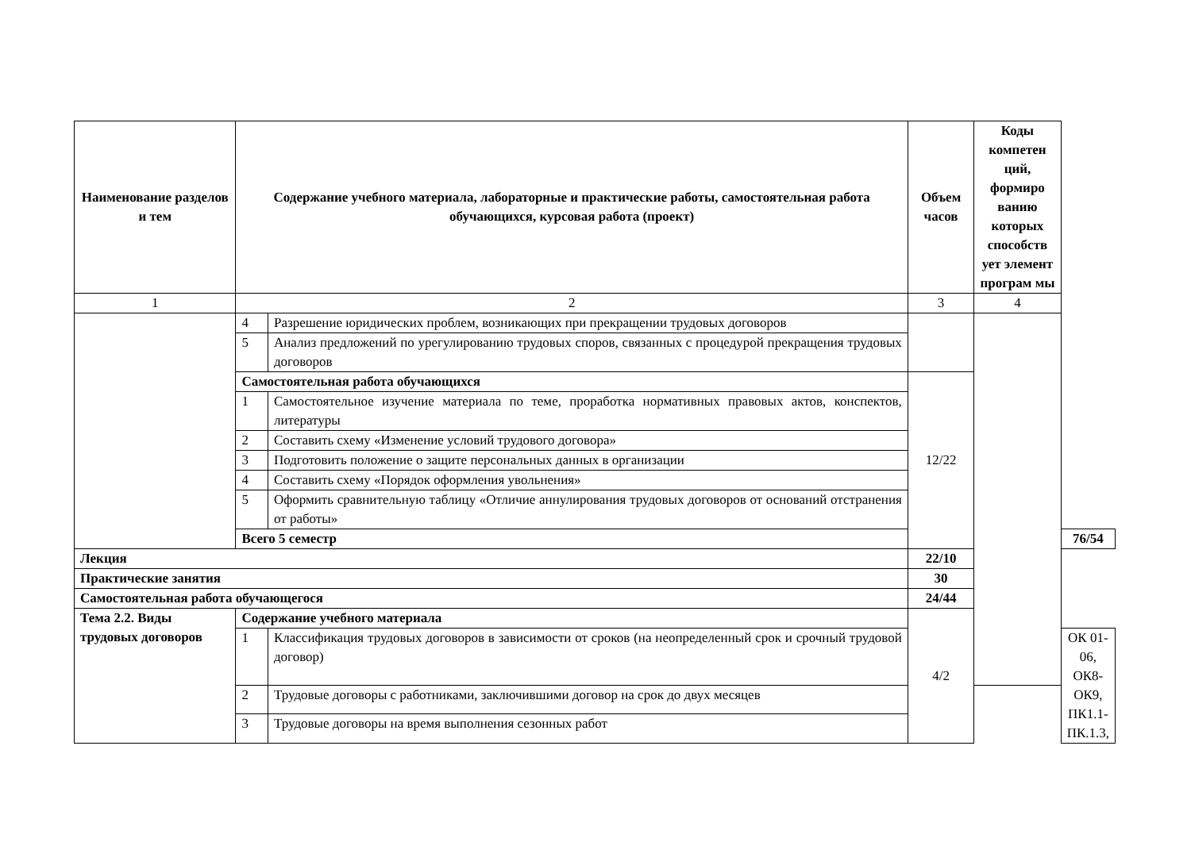| Наименование разделов и тем | Содержание учебного материала, лабораторные и практические работы, самостоятельная работа обучающихся, курсовая работа (проект) | | Объем часов | Коды компетен ций, формиро ванию которых способств ует элемент програм мы | |
| --- | --- | --- | --- | --- | --- |
| 1 | 2 | | 3 | 4 | |
| | 4 | Разрешение юридических проблем, возникающих при прекращении трудовых договоров | | | |
| | 5 | Анализ предложений по урегулированию трудовых споров, связанных с процедурой прекращения трудовых договоров | | | |
| | Самостоятельная работа обучающихся | | 12/22 | | |
| | 1 | Самостоятельное изучение материала по теме, проработка нормативных правовых актов, конспектов, литературы | | | |
| | 2 | Составить схему «Изменение условий трудового договора» | | | |
| | 3 | Подготовить положение о защите персональных данных в организации | | | |
| | 4 | Составить схему «Порядок оформления увольнения» | | | |
| | 5 | Оформить сравнительную таблицу «Отличие аннулирования трудовых договоров от оснований отстранения от работы» | | | |
| | Всего 5 семестр | | | | 76/54 |
| Лекция | | | 22/10 | | |
| Практические занятия | | | 30 | | |
| Самостоятельная работа обучающегося | | | 24/44 | | |
| Тема 2.2. Виды трудовых договоров | Содержание учебного материала | | 4/2 | | |
| | 1 | Классификация трудовых договоров в зависимости от сроков (на неопределенный срок и срочный трудовой договор) | | | ОК 01-06, ОК8-ОК9, ПК1.1-ПК.1.3, |
| | 2 | Трудовые договоры с работниками, заключившими договор на срок до двух месяцев | | | |
| | 3 | Трудовые договоры на время выполнения сезонных работ | | | |